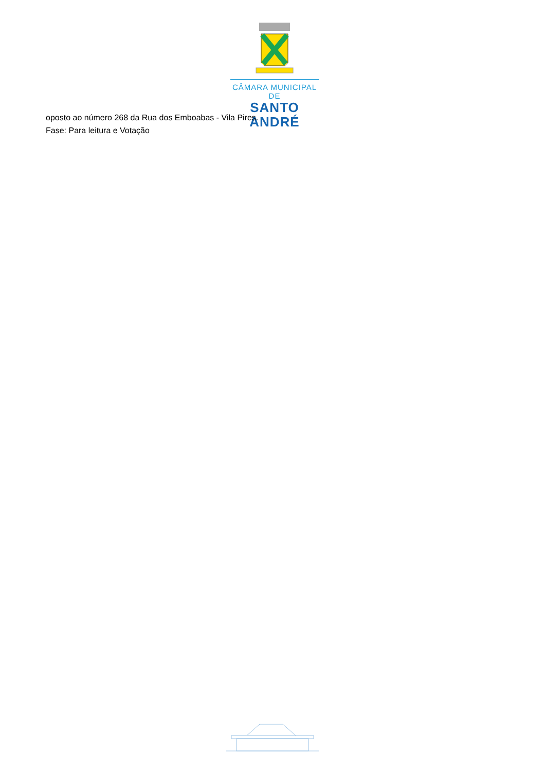CÂMARA MUNICIPAL DE
SANTO ANDRÉ
oposto ao número 268 da Rua dos Emboabas - Vila Pires.
Fase: Para leitura e Votação